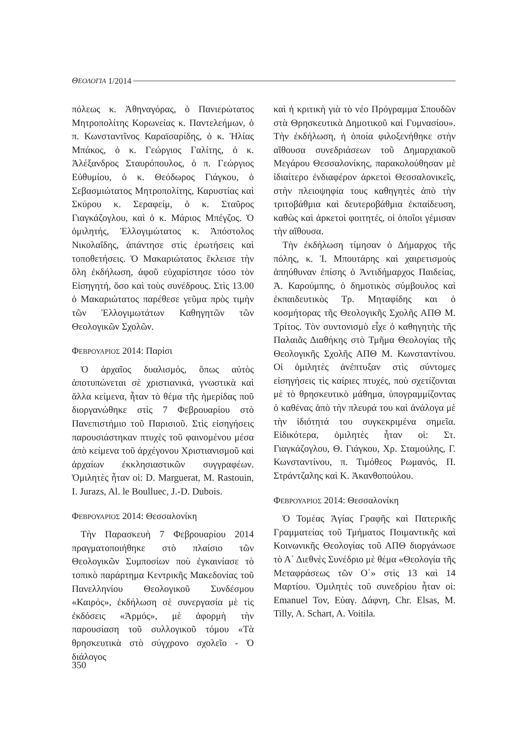ΘΕΟΛΟΓΙΑ 1/2014
πόλεως κ. Ἀθηναγόρας, ὁ Πανιερώτατος Μητροπολίτης Κορωνείας κ. Παντελεήμων, ὁ π. Κωνσταντῖνος Καραϊσαρίδης, ὁ κ. Ἠλίας Μπάκος, ὁ κ. Γεώργιος Γαλίτης, ὁ κ. Ἀλέξανδρος Σταυρόπουλος, ὁ π. Γεώργιος Εὐθυμίου, ὁ κ. Θεόδωρος Γιάγκου, ὁ Σεβασμιώτατος Μητροπολίτης, Καρυστίας καὶ Σκύρου κ. Σεραφείμ, ὁ κ. Σταῦρος Γιαγκάζογλου, καὶ ὁ κ. Μάριος Μπέγζος. Ὁ ὁμιλητής, Ἐλλογιμώτατος κ. Ἀπόστολος Νικολαΐδης, ἀπάντησε στὶς ἐρωτήσεις καὶ τοποθετήσεις. Ὁ Μακαριώτατος ἔκλεισε τὴν ὅλη ἐκδήλωση, ἀφοῦ εὐχαρίστησε τόσο τὸν Εἰσηγητή, ὅσο καὶ τοὺς συνέδρους. Στὶς 13.00 ὁ Μακαριώτατος παρέθεσε γεῦμα πρὸς τιμὴν τῶν Ἐλλογιμωτάτων Καθηγητῶν τῶν Θεολογικῶν Σχολῶν.
ΦΕΒΡΟΥΑΡΙΟΣ 2014: Παρίσι
Ὁ ἀρχαῖος δυαλισμός, ὅπως αὐτὸς ἀποτυπώνεται σὲ χριστιανικά, γνωστικὰ καὶ ἄλλα κείμενα, ἦταν τὸ θέμα τῆς ἡμερίδας ποῦ διοργανώθηκε στὶς 7 Φεβρουαρίου στὸ Πανεπιστήμιο τοῦ Παρισιοῦ. Στὶς εἰσηγήσεις παρουσιάστηκαν πτυχὲς τοῦ φαινομένου μέσα ἀπὸ κείμενα τοῦ ἀρχέγονου Χριστιανισμοῦ καὶ ἀρχαίων ἐκκλησιαστικῶν συγγραφέων. Ὁμιλητὲς ἦταν οἱ: D. Marguerat, M. Rastouin, I. Jurazs, Al. le Boulluec, J.-D. Dubois.
ΦΕΒΡΟΥΑΡΙΟΣ 2014: Θεσσαλονίκη
Τὴν Παρασκευὴ 7 Φεβρουαρίου 2014 πραγματοποιήθηκε στὸ πλαίσιο τῶν Θεολογικῶν Συμποσίων ποὺ ἐγκαινίασε τὸ τοπικὸ παράρτημα Κεντρικῆς Μακεδονίας τοῦ Πανελληνίου Θεολογικοῦ Συνδέσμου «Καιρός», ἐκδήλωση σὲ συνεργασία μὲ τὶς ἐκδόσεις «Ἁρμός», μὲ ἀφορμὴ τὴν παρουσίαση τοῦ συλλογικοῦ τόμου «Τὰ θρησκευτικὰ στὸ σύγχρονο σχολεῖο - Ὁ διάλογος
καὶ ἡ κριτικὴ γιὰ τὸ νέο Πρόγραμμα Σπουδῶν στὰ Θρησκευτικὰ Δημοτικοῦ καὶ Γυμνασίου». Τὴν ἐκδήλωση, ἡ ὁποία φιλοξενήθηκε στὴν αἴθουσα συνεδριάσεων τοῦ Δημαρχιακοῦ Μεγάρου Θεσσαλονίκης, παρακολούθησαν μὲ ἰδιαίτερο ἐνδιαφέρον ἀρκετοὶ Θεσσαλονικεῖς, στὴν πλειοψηφία τους καθηγητὲς ἀπὸ τὴν τριτοβάθμια καὶ δευτεροβάθμια ἐκπαίδευση, καθὼς καὶ ἀρκετοὶ φοιτητές, οἱ ὁποῖοι γέμισαν τὴν αἴθουσα.
Τὴν ἐκδήλωση τίμησαν ὁ Δήμαρχος τῆς πόλης, κ. Ἰ. Μπουτάρης καὶ χαιρετισμοὺς ἀπηύθυναν ἐπίσης ὁ Ἀντιδήμαρχος Παιδείας, Ἀ. Καρούμπης, ὁ δημοτικὸς σύμβουλος καὶ ἐκπαιδευτικὸς Τρ. Μηταφίδης και ὁ κοσμήτορας τῆς Θεολογικῆς Σχολῆς ΑΠΘ Μ. Τρίτος. Τὸν συντονισμὸ εἶχε ὁ καθηγητὴς τῆς Παλαιᾶς Διαθήκης στὸ Τμῆμα Θεολογίας τῆς Θεολογικῆς Σχολῆς ΑΠΘ Μ. Κωνσταντίνου. Οἱ ὁμιλητὲς ἀνέπτυξαν στὶς σύντομες εἰσηγήσεις τὶς καίριες πτυχές, ποὺ σχετίζονται μὲ τὸ θρησκευτικὸ μάθημα, ὑπογραμμίζοντας ὁ καθένας ἀπὸ τὴν πλευρά του καὶ ἀνάλογα μὲ τὴν ἰδιότητά του συγκεκριμένα σημεῖα. Εἰδικότερα, ὁμιλητὲς ἦταν οἱ: Στ. Γιαγκάζογλου, Θ. Γιάγκου, Χρ. Σταμούλης, Γ. Κωνσταντίνου, π. Τιμόθεος Ρωμανός, Π. Στράντζαλης καὶ Κ. Ἀκανθοπούλου.
ΦΕΒΡΟΥΑΡΙΟΣ 2014: Θεσσαλονίκη
Ὁ Τομέας Ἁγίας Γραφῆς καὶ Πατερικῆς Γραμματείας τοῦ Τμήματος Ποιμαντικῆς καὶ Κοινωνικῆς Θεολογίας τοῦ ΑΠΘ διοργάνωσε τὸ Α΄ Διεθνὲς Συνέδριο μὲ θέμα «Θεολογία τῆς Μεταφράσεως τῶν Ο΄» στὶς 13 καὶ 14 Μαρτίου. Ὁμιλητὲς τοῦ συνεδρίου ἦταν οἱ: Emanuel Tov, Εὐαγ. Δάφνη, Chr. Elsas, M. Tilly, A. Schart, A. Voitila.
350